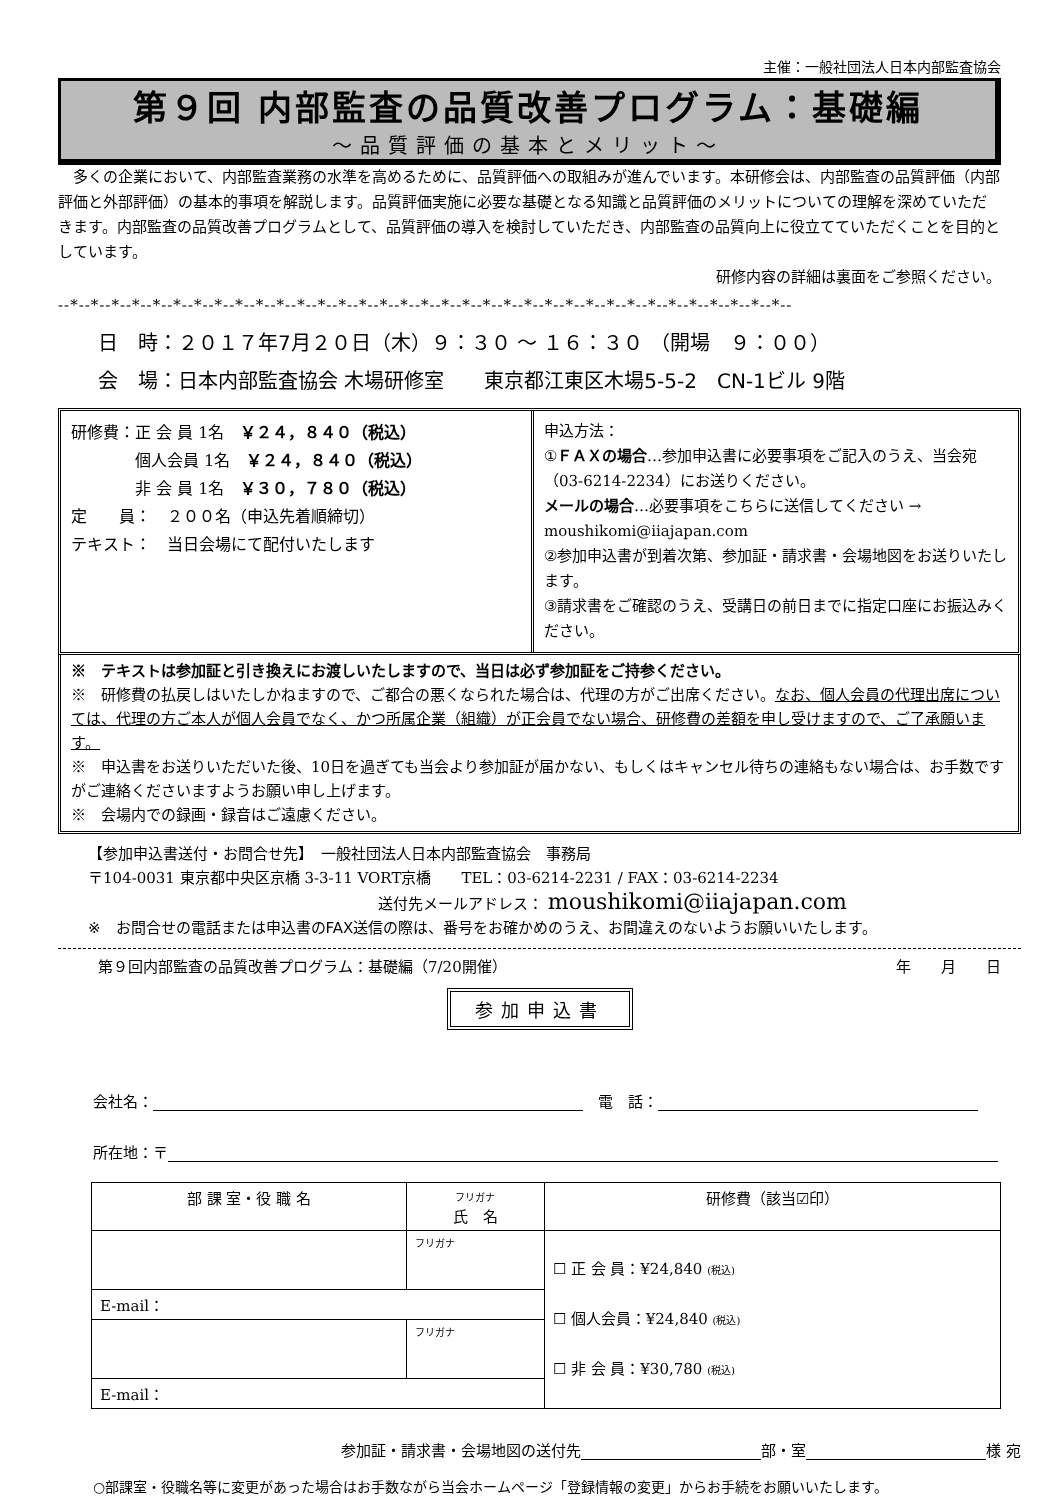主催：一般社団法人日本内部監査協会
第９回 内部監査の品質改善プログラム：基礎編
～品質評価の基本とメリット～
　多くの企業において、内部監査業務の水準を高めるために、品質評価への取組みが進んでいます。本研修会は、内部監査の品質評価（内部評価と外部評価）の基本的事項を解説します。品質評価実施に必要な基礎となる知識と品質評価のメリットについての理解を深めていただきます。内部監査の品質改善プログラムとして、品質評価の導入を検討していただき、内部監査の品質向上に役立てていただくことを目的としています。
研修内容の詳細は裏面をご参照ください。
--*--*--*--*--*--*--*--*--*--*--*--*--*--*--*--*--*--*--*--*--*--*--*--*--*--*--*--*--*--*--*--*--*--*--*--
日　時：２０１７年7月２０日（木）９：３０ ～ １６：３０ （開場　９：００）
会　場：日本内部監査協会 木場研修室　　東京都江東区木場5-5-2　CN-1ビル 9階
研修費：正 会 員 1名　￥２４，８４０（税込）
　　　　個人会員 1名　￥２４，８４０（税込）
　　　　非 会 員 1名　￥３０，７８０（税込）
定　　員：　２００名（申込先着順締切）
テキスト：　当日会場にて配付いたします
申込方法：
①ＦＡＸの場合…参加申込書に必要事項をご記入のうえ、当会宛（03-6214-2234）にお送りください。
メールの場合…必要事項をこちらに送信してください → moushikomi@iiajapan.com
②参加申込書が到着次第、参加証・請求書・会場地図をお送りいたします。
③請求書をご確認のうえ、受講日の前日までに指定口座にお振込みください。
※　テキストは参加証と引き換えにお渡しいたしますので、当日は必ず参加証をご持参ください。
※　研修費の払戻しはいたしかねますので、ご都合の悪くなられた場合は、代理の方がご出席ください。なお、個人会員の代理出席については、代理の方ご本人が個人会員でなく、かつ所属企業（組織）が正会員でない場合、研修費の差額を申し受けますので、ご了承願います。
※　申込書をお送りいただいた後、10日を過ぎても当会より参加証が届かない、もしくはキャンセル待ちの連絡もない場合は、お手数ですがご連絡くださいますようお願い申し上げます。
※　会場内での録画・録音はご遠慮ください。
【参加申込書送付・お問合せ先】　一般社団法人日本内部監査協会　事務局
〒104-0031 東京都中央区京橋 3-3-11 VORT京橋　　TEL：03-6214-2231 / FAX：03-6214-2234
送付先メールアドレス： moushikomi@iiajapan.com
※　お問合せの電話または申込書のFAX送信の際は、番号をお確かめのうえ、お間違えのないようお願いいたします。
第９回内部監査の品質改善プログラム：基礎編（7/20開催） 年　　月　　日
参加申込書
会社名：　電　話：
所在地：〒
| 部 課 室・役 職 名 | フリガナ 氏 名 | 研修費（該当☑印） |
| --- | --- | --- |
| | フリガナ | ☐ 正 会 員：¥24,840 (税込) ☐ 個人会員：¥24,840 (税込) ☐ 非 会 員：¥30,780 (税込) |
| E-mail： | | |
| | フリガナ | |
| E-mail： | | |
参加証・請求書・会場地図の送付先 部・室 様 宛
○部課室・役職名等に変更があった場合はお手数ながら当会ホームページ「登録情報の変更」からお手続をお願いいたします。